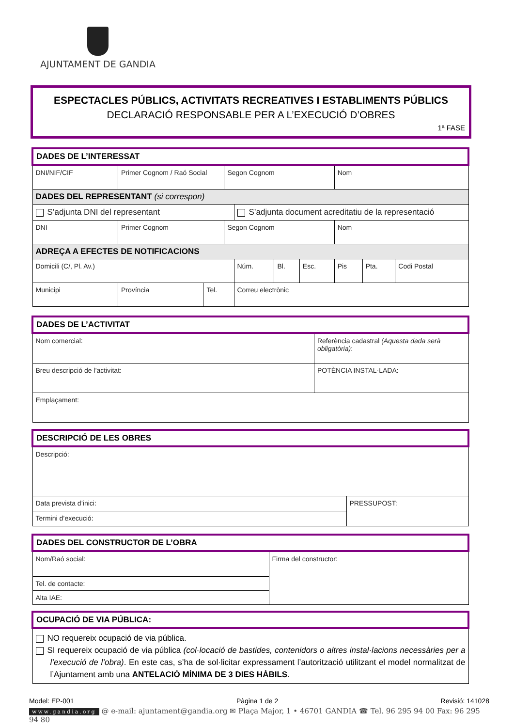AJUNTAMENT DE GANDIA
ESPECTACLES PÚBLICS, ACTIVITATS RECREATIVES I ESTABLIMENTS PÚBLICS
DECLARACIÓ RESPONSABLE PER A L’EXECUCIÓ D’OBRES
1ª FASE
| DADES DE L’INTERESSAT | | | | | | | | | |
| DNI/NIF/CIF | Primer Cognom / Raó Social | | Segon Cognom | | | | Nom | | |
| DADES DEL REPRESENTANT (si correspon) | | | | | | | | | |
| S’adjunta DNI del representant | | | | S’adjunta document acreditatiu de la representació | | | | | |
| DNI | Primer Cognom | | Segon Cognom | | | | Nom | | |
| ADREÇA A EFECTES DE NOTIFICACIONS | | | | | | | | | |
| Domicili (C/, Pl. Av.) | | | | Núm. | Bl. | Esc. | Pis | Pta. | Codi Postal |
| Municipi | Província | Tel. | | Correu electrònic | | | | | |
| DADES DE L’ACTIVITAT | | |
| Nom comercial: | Referència cadastral (Aquesta dada serà obligatòria) : | |
| Breu descripció de l’activitat: | | POTÈNCIA INSTAL·LADA: |
| Emplaçament: | | |
| DESCRIPCIÓ DE LES OBRES | |
| Descripció: | |
| Data prevista d’inici: | PRESSUPOST: |
| Termini d’execució: | |
| DADES DEL CONSTRUCTOR DE L’OBRA | |
| Nom/Raó social: | Firma del constructor: |
| Tel. de contacte: | |
| Alta IAE: | |
| OCUPACIÓ DE VIA PÚBLICA: |
| NO requereix ocupació de via pública. SI requereix ocupació de via pública (col·locació de bastides, contenidors o altres instal·lacions necessàries per a l’execució de l’obra) . En este cas, s’ha de sol·licitar expressament l’autorització utilitzant el model normalitzat de l’Ajuntament amb una ANTELACIÓ MÍNIMA DE 3 DIES HÀBILS . |
Model: EP-001 Pàgina 1 de 2 Revisió: 141028
www.gandia.org @ e-mail: ajuntament@gandia.org ✉ Plaça Major, 1 • 46701 GANDIA ☎ Tel. 96 295 94 00 Fax: 96 295 94 80